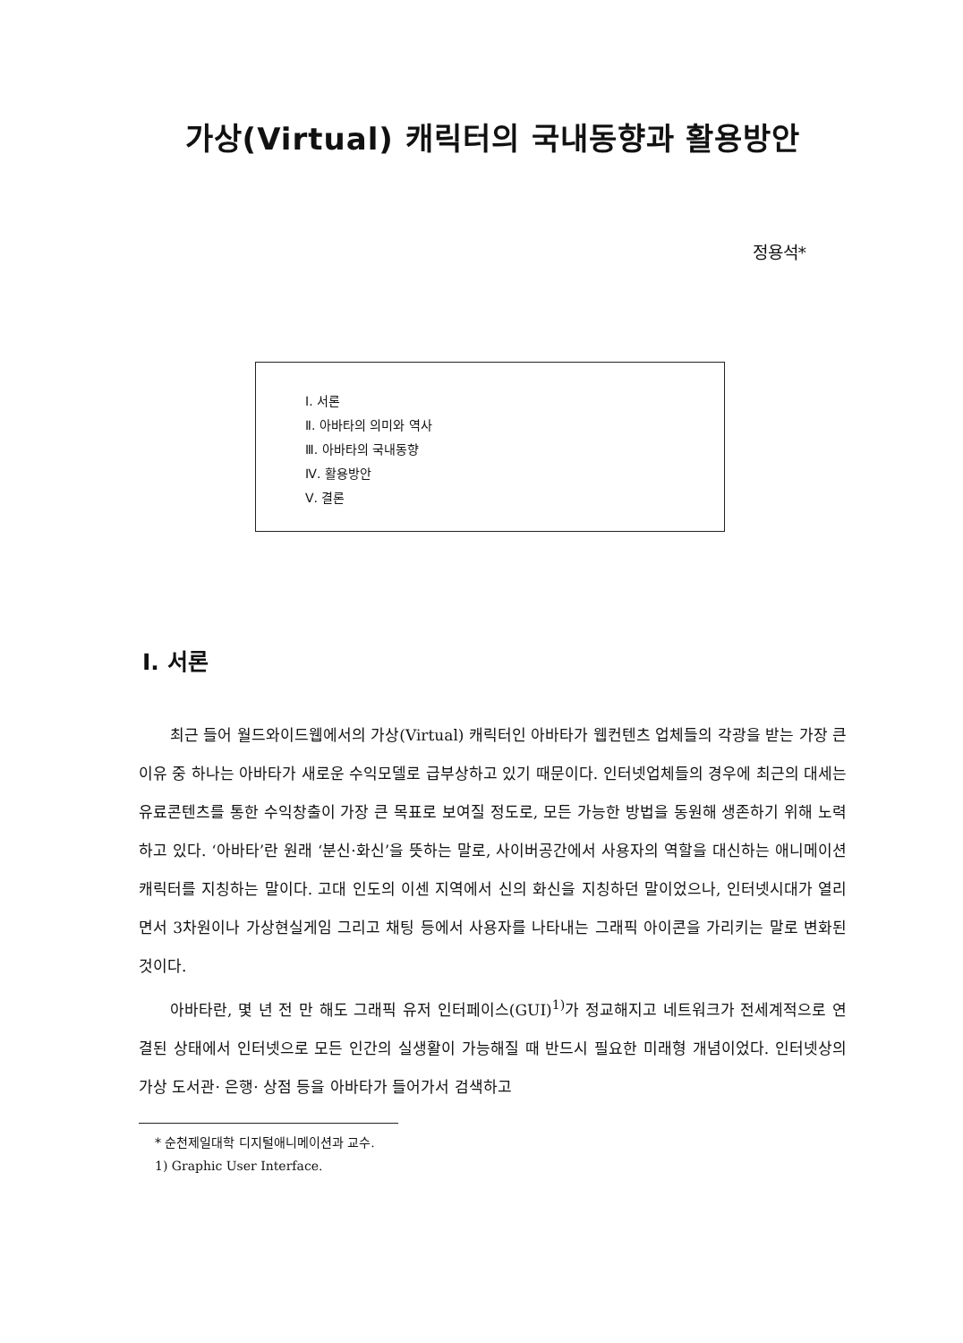가상(Virtual) 캐릭터의 국내동향과 활용방안
정용석*
Ⅰ. 서론
Ⅱ. 아바타의 의미와 역사
Ⅲ. 아바타의 국내동향
Ⅳ. 활용방안
Ⅴ. 결론
Ⅰ. 서론
최근 들어 월드와이드웹에서의 가상(Virtual) 캐릭터인 아바타가 웹컨텐츠 업체들의 각광을 받는 가장 큰 이유 중 하나는 아바타가 새로운 수익모델로 급부상하고 있기 때문이다. 인터넷업체들의 경우에 최근의 대세는 유료콘텐츠를 통한 수익창출이 가장 큰 목표로 보여질 정도로, 모든 가능한 방법을 동원해 생존하기 위해 노력하고 있다. ‘아바타’란 원래 ‘분신·화신’을 뜻하는 말로, 사이버공간에서 사용자의 역할을 대신하는 애니메이션 캐릭터를 지칭하는 말이다. 고대 인도의 이센 지역에서 신의 화신을 지칭하던 말이었으나, 인터넷시대가 열리면서 3차원이나 가상현실게임 그리고 채팅 등에서 사용자를 나타내는 그래픽 아이콘을 가리키는 말로 변화된 것이다.
아바타란, 몇 년 전 만 해도 그래픽 유저 인터페이스(GUI)<sup>1)</sup>가 정교해지고 네트워크가 전세계적으로 연결된 상태에서 인터넷으로 모든 인간의 실생활이 가능해질 때 반드시 필요한 미래형 개념이었다. 인터넷상의 가상 도서관· 은행· 상점 등을 아바타가 들어가서 검색하고
* 순천제일대학 디지털애니메이션과 교수.
1) Graphic User Interface.